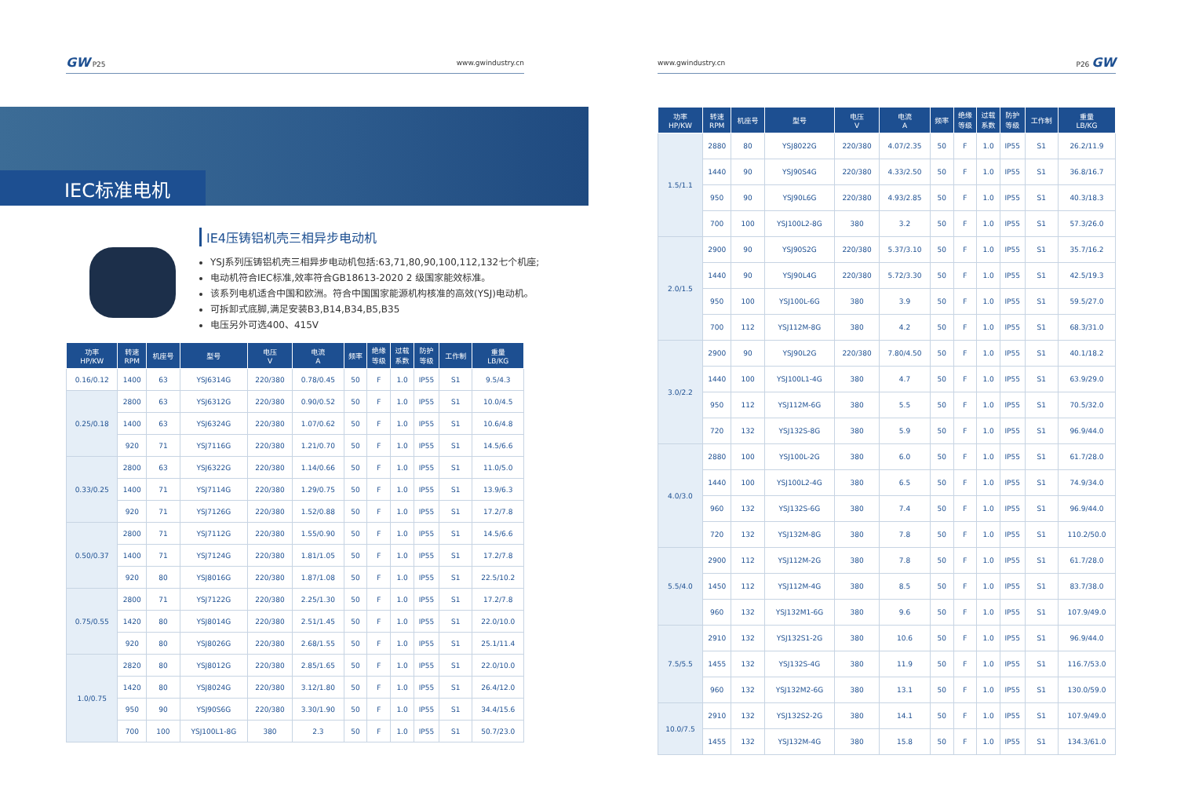GW P25 www.gwindustry.cn
IEC标准电机
IE4压铸铝机壳三相异步电动机
YSJ系列压铸铝机壳三相异步电动机包括:63,71,80,90,100,112,132七个机座;
电动机符合IEC标准,效率符合GB18613-2020 2 级国家能效标准。
该系列电机适合中国和欧洲。符合中国国家能源机构核准的高效(YSJ)电动机。
可拆卸式底脚,满足安装B3,B14,B34,B5,B35
电压另外可选400、415V
| 功率 HP/KW | 转速 RPM | 机座号 | 型号 | 电压 V | 电流 A | 频率 | 绝缘 等级 | 过载 系数 | 防护 等级 | 工作制 | 重量 LB/KG |
| --- | --- | --- | --- | --- | --- | --- | --- | --- | --- | --- | --- |
| 0.16/0.12 | 1400 | 63 | YSJ6314G | 220/380 | 0.78/0.45 | 50 | F | 1.0 | IP55 | S1 | 9.5/4.3 |
| 0.25/0.18 | 2800 | 63 | YSJ6312G | 220/380 | 0.90/0.52 | 50 | F | 1.0 | IP55 | S1 | 10.0/4.5 |
| | 1400 | 63 | YSJ6324G | 220/380 | 1.07/0.62 | 50 | F | 1.0 | IP55 | S1 | 10.6/4.8 |
| | 920 | 71 | YSJ7116G | 220/380 | 1.21/0.70 | 50 | F | 1.0 | IP55 | S1 | 14.5/6.6 |
| 0.33/0.25 | 2800 | 63 | YSJ6322G | 220/380 | 1.14/0.66 | 50 | F | 1.0 | IP55 | S1 | 11.0/5.0 |
| | 1400 | 71 | YSJ7114G | 220/380 | 1.29/0.75 | 50 | F | 1.0 | IP55 | S1 | 13.9/6.3 |
| | 920 | 71 | YSJ7126G | 220/380 | 1.52/0.88 | 50 | F | 1.0 | IP55 | S1 | 17.2/7.8 |
| 0.50/0.37 | 2800 | 71 | YSJ7112G | 220/380 | 1.55/0.90 | 50 | F | 1.0 | IP55 | S1 | 14.5/6.6 |
| | 1400 | 71 | YSJ7124G | 220/380 | 1.81/1.05 | 50 | F | 1.0 | IP55 | S1 | 17.2/7.8 |
| | 920 | 80 | YSJ8016G | 220/380 | 1.87/1.08 | 50 | F | 1.0 | IP55 | S1 | 22.5/10.2 |
| 0.75/0.55 | 2800 | 71 | YSJ7122G | 220/380 | 2.25/1.30 | 50 | F | 1.0 | IP55 | S1 | 17.2/7.8 |
| | 1420 | 80 | YSJ8014G | 220/380 | 2.51/1.45 | 50 | F | 1.0 | IP55 | S1 | 22.0/10.0 |
| | 920 | 80 | YSJ8026G | 220/380 | 2.68/1.55 | 50 | F | 1.0 | IP55 | S1 | 25.1/11.4 |
| 1.0/0.75 | 2820 | 80 | YSJ8012G | 220/380 | 2.85/1.65 | 50 | F | 1.0 | IP55 | S1 | 22.0/10.0 |
| | 1420 | 80 | YSJ8024G | 220/380 | 3.12/1.80 | 50 | F | 1.0 | IP55 | S1 | 26.4/12.0 |
| | 950 | 90 | YSJ90S6G | 220/380 | 3.30/1.90 | 50 | F | 1.0 | IP55 | S1 | 34.4/15.6 |
| | 700 | 100 | YSJ100L1-8G | 380 | 2.3 | 50 | F | 1.0 | IP55 | S1 | 50.7/23.0 |
www.gwindustry.cn P26 GW
| 功率 HP/KW | 转速 RPM | 机座号 | 型号 | 电压 V | 电流 A | 频率 | 绝缘 等级 | 过载 系数 | 防护 等级 | 工作制 | 重量 LB/KG |
| --- | --- | --- | --- | --- | --- | --- | --- | --- | --- | --- | --- |
| 1.5/1.1 | 2880 | 80 | YSJ8022G | 220/380 | 4.07/2.35 | 50 | F | 1.0 | IP55 | S1 | 26.2/11.9 |
| | 1440 | 90 | YSJ90S4G | 220/380 | 4.33/2.50 | 50 | F | 1.0 | IP55 | S1 | 36.8/16.7 |
| | 950 | 90 | YSJ90L6G | 220/380 | 4.93/2.85 | 50 | F | 1.0 | IP55 | S1 | 40.3/18.3 |
| | 700 | 100 | YSJ100L2-8G | 380 | 3.2 | 50 | F | 1.0 | IP55 | S1 | 57.3/26.0 |
| 2.0/1.5 | 2900 | 90 | YSJ90S2G | 220/380 | 5.37/3.10 | 50 | F | 1.0 | IP55 | S1 | 35.7/16.2 |
| | 1440 | 90 | YSJ90L4G | 220/380 | 5.72/3.30 | 50 | F | 1.0 | IP55 | S1 | 42.5/19.3 |
| | 950 | 100 | YSJ100L-6G | 380 | 3.9 | 50 | F | 1.0 | IP55 | S1 | 59.5/27.0 |
| | 700 | 112 | YSJ112M-8G | 380 | 4.2 | 50 | F | 1.0 | IP55 | S1 | 68.3/31.0 |
| 3.0/2.2 | 2900 | 90 | YSJ90L2G | 220/380 | 7.80/4.50 | 50 | F | 1.0 | IP55 | S1 | 40.1/18.2 |
| | 1440 | 100 | YSJ100L1-4G | 380 | 4.7 | 50 | F | 1.0 | IP55 | S1 | 63.9/29.0 |
| | 950 | 112 | YSJ112M-6G | 380 | 5.5 | 50 | F | 1.0 | IP55 | S1 | 70.5/32.0 |
| | 720 | 132 | YSJ132S-8G | 380 | 5.9 | 50 | F | 1.0 | IP55 | S1 | 96.9/44.0 |
| 4.0/3.0 | 2880 | 100 | YSJ100L-2G | 380 | 6.0 | 50 | F | 1.0 | IP55 | S1 | 61.7/28.0 |
| | 1440 | 100 | YSJ100L2-4G | 380 | 6.5 | 50 | F | 1.0 | IP55 | S1 | 74.9/34.0 |
| | 960 | 132 | YSJ132S-6G | 380 | 7.4 | 50 | F | 1.0 | IP55 | S1 | 96.9/44.0 |
| | 720 | 132 | YSJ132M-8G | 380 | 7.8 | 50 | F | 1.0 | IP55 | S1 | 110.2/50.0 |
| 5.5/4.0 | 2900 | 112 | YSJ112M-2G | 380 | 7.8 | 50 | F | 1.0 | IP55 | S1 | 61.7/28.0 |
| | 1450 | 112 | YSJ112M-4G | 380 | 8.5 | 50 | F | 1.0 | IP55 | S1 | 83.7/38.0 |
| | 960 | 132 | YSJ132M1-6G | 380 | 9.6 | 50 | F | 1.0 | IP55 | S1 | 107.9/49.0 |
| 7.5/5.5 | 2910 | 132 | YSJ132S1-2G | 380 | 10.6 | 50 | F | 1.0 | IP55 | S1 | 96.9/44.0 |
| | 1455 | 132 | YSJ132S-4G | 380 | 11.9 | 50 | F | 1.0 | IP55 | S1 | 116.7/53.0 |
| | 960 | 132 | YSJ132M2-6G | 380 | 13.1 | 50 | F | 1.0 | IP55 | S1 | 130.0/59.0 |
| 10.0/7.5 | 2910 | 132 | YSJ132S2-2G | 380 | 14.1 | 50 | F | 1.0 | IP55 | S1 | 107.9/49.0 |
| | 1455 | 132 | YSJ132M-4G | 380 | 15.8 | 50 | F | 1.0 | IP55 | S1 | 134.3/61.0 |